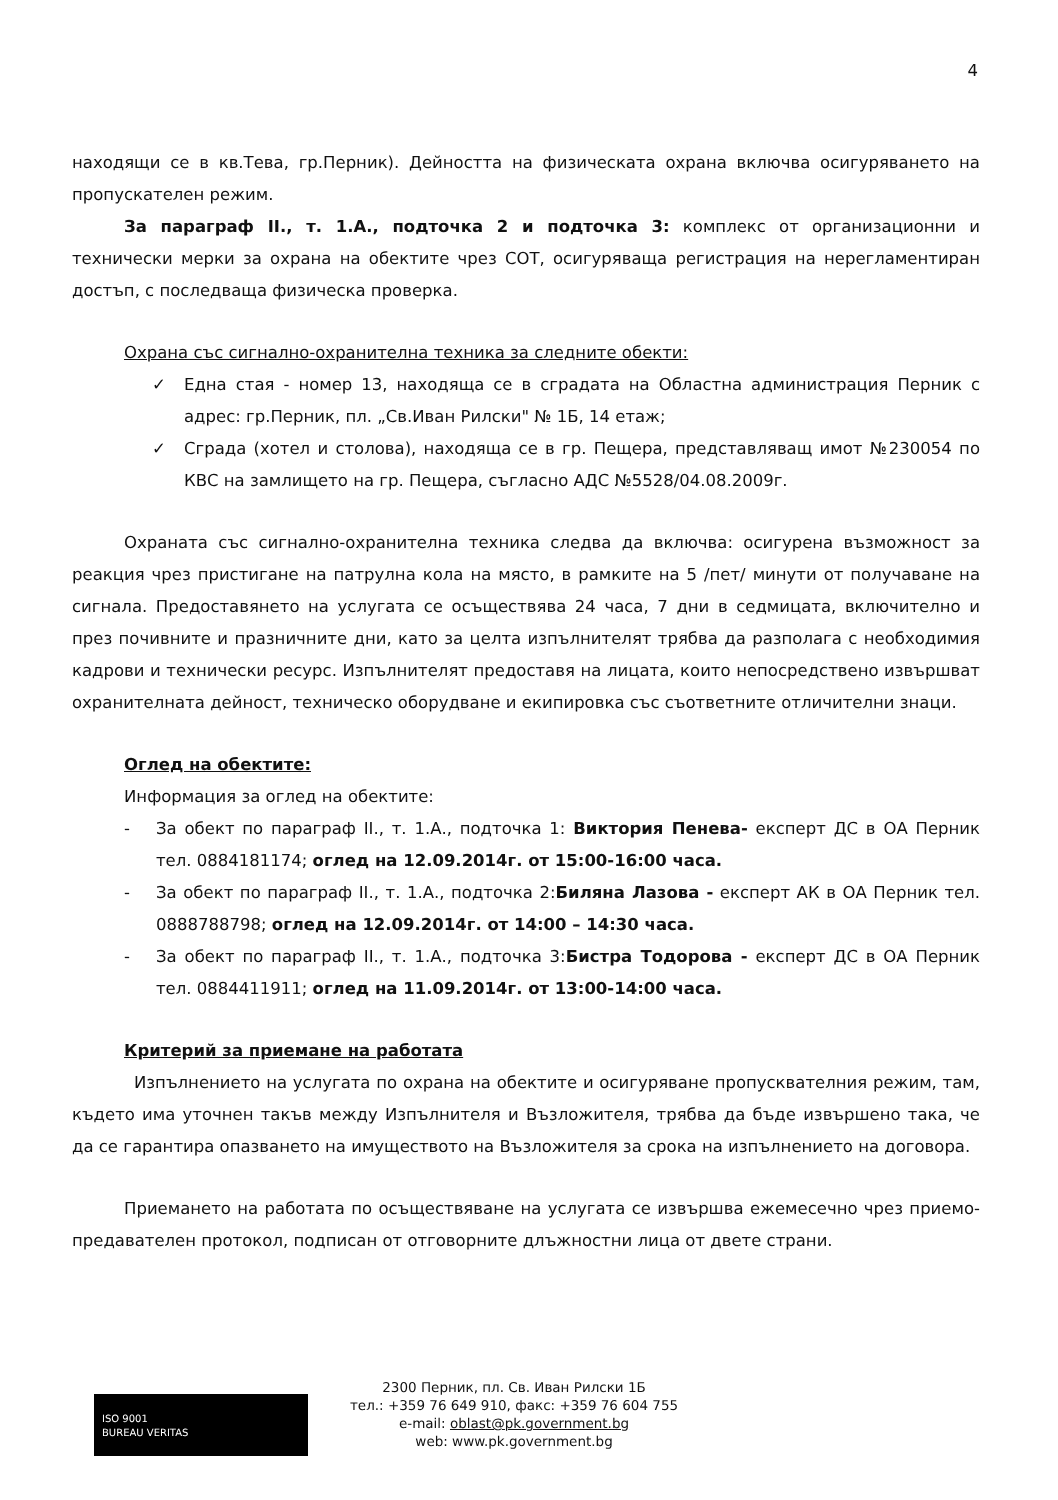4
находящи се в кв.Тева, гр.Перник). Дейността на физическата охрана включва осигуряването на пропускателен режим.
За параграф II., т. 1.А., подточка 2 и подточка 3: комплекс от организационни и технически мерки за охрана на обектите чрез СОТ, осигуряваща регистрация на нерегламентиран достъп, с последваща физическа проверка.
Охрана със сигнално-охранителна техника за следните обекти:
✓ Една стая - номер 13, находяща се в сградата на Областна администрация Перник с адрес: гр.Перник, пл. „Св.Иван Рилски" № 1Б, 14 етаж;
✓ Сграда (хотел и столова), находяща се в гр. Пещера, представляващ имот №230054 по КВС на замлището на гр. Пещера, съгласно АДС №5528/04.08.2009г.
Охраната със сигнално-охранителна техника следва да включва: осигурена възможност за реакция чрез пристигане на патрулна кола на място, в рамките на 5 /пет/ минути от получаване на сигнала. Предоставянето на услугата се осъществява 24 часа, 7 дни в седмицата, включително и през почивните и празничните дни, като за целта изпълнителят трябва да разполага с необходимия кадрови и технически ресурс. Изпълнителят предоставя на лицата, които непосредствено извършват охранителната дейност, техническо оборудване и екипировка със съответните отличителни знаци.
Оглед на обектите:
Информация за оглед на обектите:
- За обект по параграф II., т. 1.А., подточка 1: Виктория Пенева- експерт ДС в ОА Перник тел. 0884181174; оглед на 12.09.2014г. от 15:00-16:00 часа.
- За обект по параграф II., т. 1.А., подточка 2:Биляна Лазова - експерт АК в ОА Перник тел. 0888788798; оглед на 12.09.2014г. от 14:00 – 14:30 часа.
- За обект по параграф II., т. 1.А., подточка 3:Бистра Тодорова - експерт ДС в ОА Перник тел. 0884411911; оглед на 11.09.2014г. от 13:00-14:00 часа.
Критерий за приемане на работата
Изпълнението на услугата по охрана на обектите и осигуряване пропусквателния режим, там, където има уточнен такъв между Изпълнителя и Възложителя, трябва да бъде извършено така, че да се гарантира опазването на имуществото на Възложителя за срока на изпълнението на договора.
Приемането на работата по осъществяване на услугата се извършва ежемесечно чрез приемо-предавателен протокол, подписан от отговорните длъжностни лица от двете страни.
ISO 9001
BUREAU VERITAS
2300 Перник, пл. Св. Иван Рилски 1Б
тел.: +359 76 649 910, факс: +359 76 604 755
e-mail: oblast@pk.government.bg
web: www.pk.government.bg